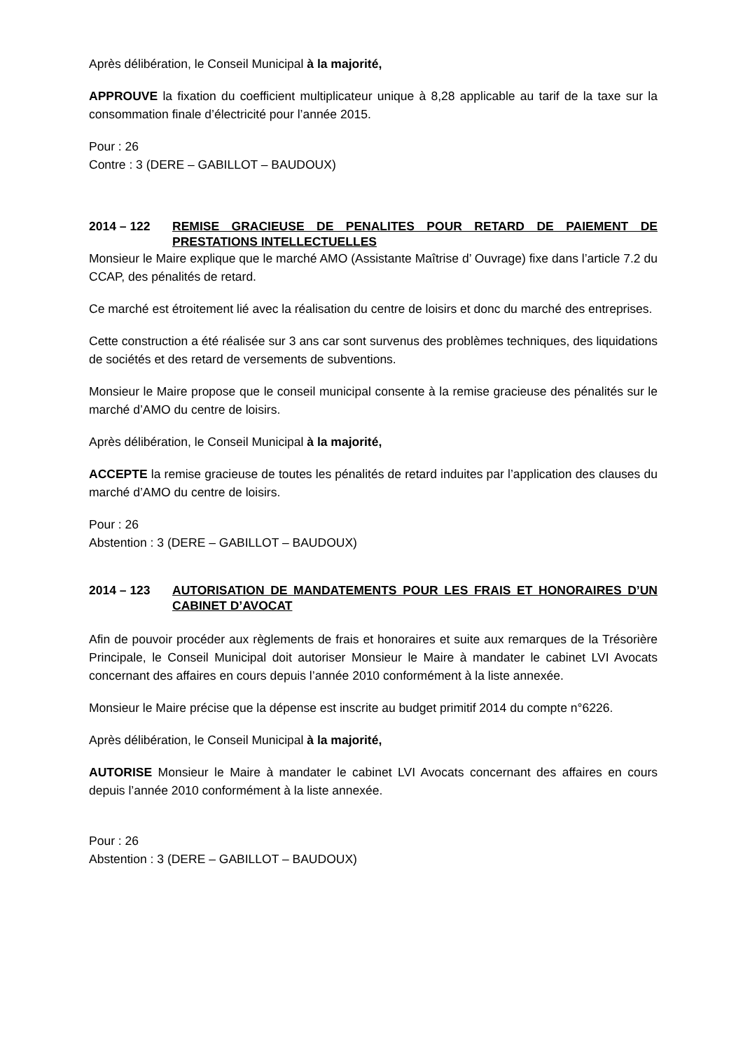Après délibération, le Conseil Municipal à la majorité,
APPROUVE la fixation du coefficient multiplicateur unique à 8,28 applicable au tarif de la taxe sur la consommation finale d’électricité pour l’année 2015.
Pour : 26
Contre : 3 (DERE – GABILLOT – BAUDOUX)
2014 – 122 REMISE GRACIEUSE DE PENALITES POUR RETARD DE PAIEMENT DE PRESTATIONS INTELLECTUELLES
Monsieur le Maire explique que le marché AMO (Assistante Maîtrise d’ Ouvrage) fixe dans l’article 7.2 du CCAP, des pénalités de retard.
Ce marché est étroitement lié avec la réalisation du centre de loisirs et donc du marché des entreprises.
Cette construction a été réalisée sur 3 ans car sont survenus des problèmes techniques, des liquidations de sociétés et des retard de versements de subventions.
Monsieur le Maire propose que le conseil municipal consente à la remise gracieuse des pénalités sur le marché d’AMO du centre de loisirs.
Après délibération, le Conseil Municipal à la majorité,
ACCEPTE la remise gracieuse de toutes les pénalités de retard induites par l’application des clauses du marché d’AMO du centre de loisirs.
Pour : 26
Abstention : 3 (DERE – GABILLOT – BAUDOUX)
2014 – 123 AUTORISATION DE MANDATEMENTS POUR LES FRAIS ET HONORAIRES D’UN CABINET D’AVOCAT
Afin de pouvoir procéder aux règlements de frais et honoraires et suite aux remarques de la Trésorière Principale, le Conseil Municipal doit autoriser Monsieur le Maire à mandater le cabinet LVI Avocats concernant des affaires en cours depuis l’année 2010 conformément à la liste annexée.
Monsieur le Maire précise que la dépense est inscrite au budget primitif 2014 du compte n°6226.
Après délibération, le Conseil Municipal à la majorité,
AUTORISE Monsieur le Maire à mandater le cabinet LVI Avocats concernant des affaires en cours depuis l’année 2010 conformément à la liste annexée.
Pour : 26
Abstention : 3 (DERE – GABILLOT – BAUDOUX)